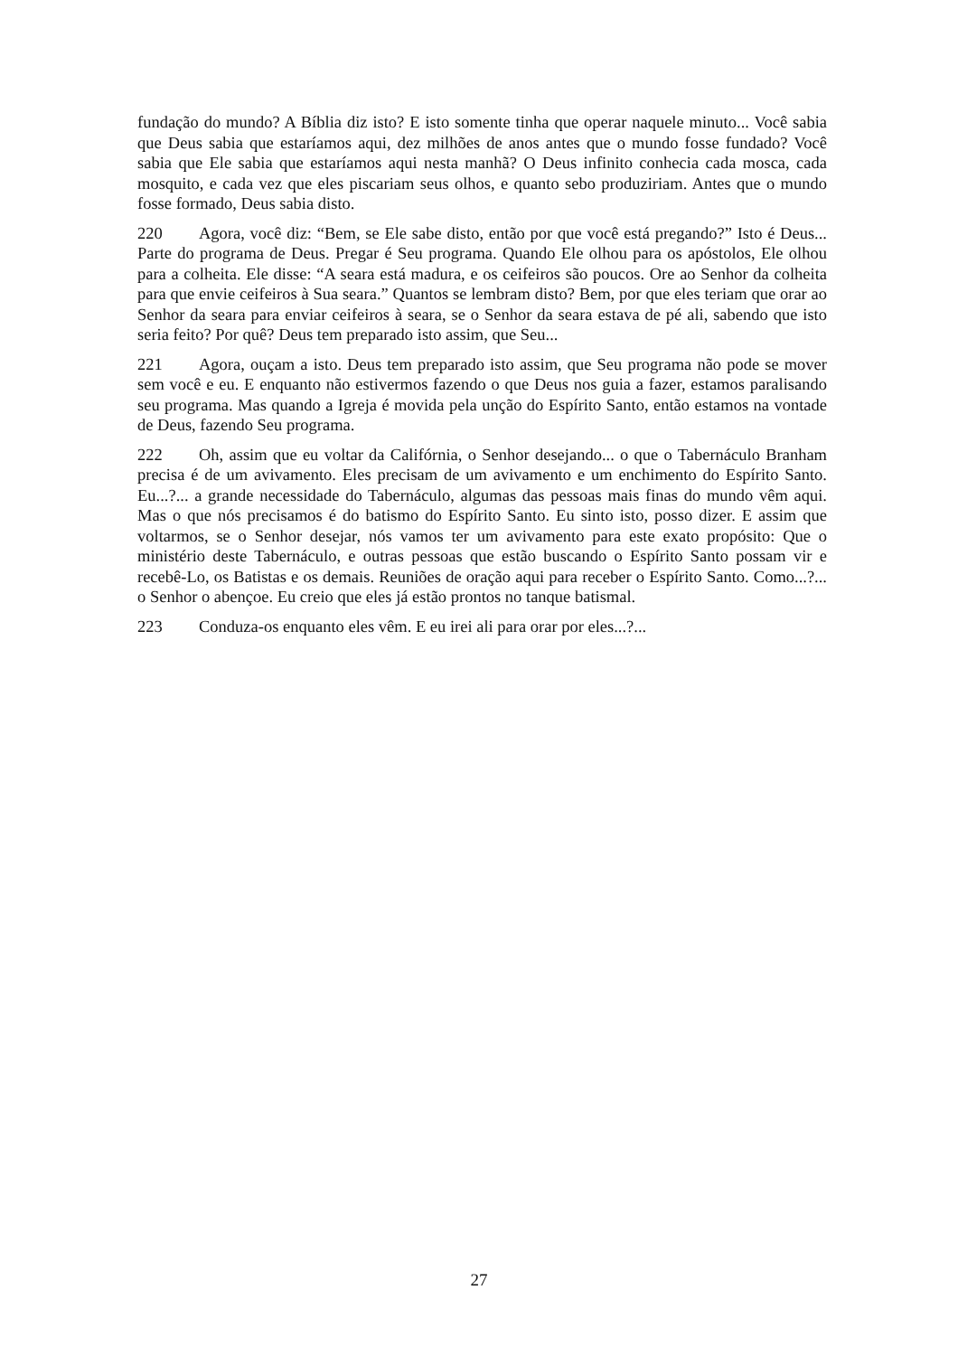fundação do mundo? A Bíblia diz isto? E isto somente tinha que operar naquele minuto... Você sabia que Deus sabia que estaríamos aqui, dez milhões de anos antes que o mundo fosse fundado? Você sabia que Ele sabia que estaríamos aqui nesta manhã? O Deus infinito conhecia cada mosca, cada mosquito, e cada vez que eles piscariam seus olhos, e quanto sebo produziriam. Antes que o mundo fosse formado, Deus sabia disto.
220 Agora, você diz: “Bem, se Ele sabe disto, então por que você está pregando?” Isto é Deus... Parte do programa de Deus. Pregar é Seu programa. Quando Ele olhou para os apóstolos, Ele olhou para a colheita. Ele disse: “A seara está madura, e os ceifeiros são poucos. Ore ao Senhor da colheita para que envie ceifeiros à Sua seara.” Quantos se lembram disto? Bem, por que eles teriam que orar ao Senhor da seara para enviar ceifeiros à seara, se o Senhor da seara estava de pé ali, sabendo que isto seria feito? Por quê? Deus tem preparado isto assim, que Seu...
221 Agora, ouçam a isto. Deus tem preparado isto assim, que Seu programa não pode se mover sem você e eu. E enquanto não estivermos fazendo o que Deus nos guia a fazer, estamos paralisando seu programa. Mas quando a Igreja é movida pela unção do Espírito Santo, então estamos na vontade de Deus, fazendo Seu programa.
222 Oh, assim que eu voltar da Califórnia, o Senhor desejando... o que o Tabernáculo Branham precisa é de um avivamento. Eles precisam de um avivamento e um enchimento do Espírito Santo. Eu...?... a grande necessidade do Tabernáculo, algumas das pessoas mais finas do mundo vêm aqui. Mas o que nós precisamos é do batismo do Espírito Santo. Eu sinto isto, posso dizer. E assim que voltarmos, se o Senhor desejar, nós vamos ter um avivamento para este exato propósito: Que o ministério deste Tabernáculo, e outras pessoas que estão buscando o Espírito Santo possam vir e recebê-Lo, os Batistas e os demais. Reuniões de oração aqui para receber o Espírito Santo. Como...?... o Senhor o abençoe. Eu creio que eles já estão prontos no tanque batismal.
223 Conduza-os enquanto eles vêm. E eu irei ali para orar por eles...?...
27